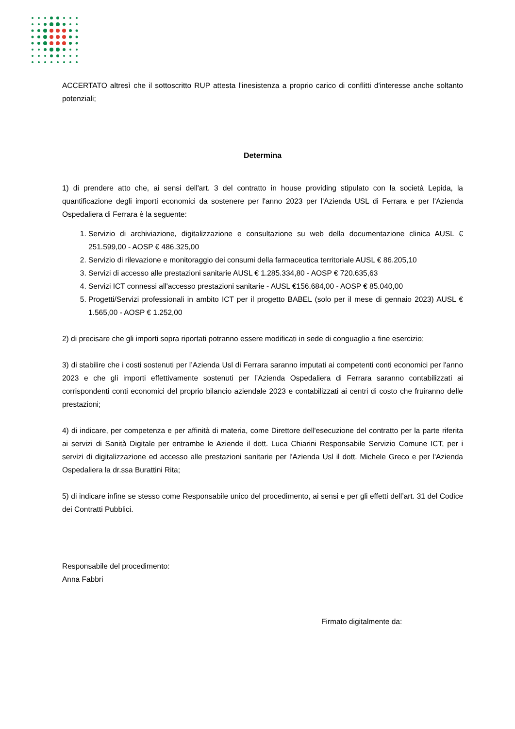ACCERTATO altresì che il sottoscritto RUP attesta l'inesistenza a proprio carico di conflitti d'interesse anche soltanto potenziali;
Determina
1) di prendere atto che, ai sensi dell'art. 3 del contratto in house providing stipulato con la società Lepida, la quantificazione degli importi economici da sostenere per l'anno 2023 per l'Azienda USL di Ferrara e per l'Azienda Ospedaliera di Ferrara è la seguente:
1. Servizio di archiviazione, digitalizzazione e consultazione su web della documentazione clinica AUSL € 251.599,00 - AOSP € 486.325,00
2. Servizio di rilevazione e monitoraggio dei consumi della farmaceutica territoriale AUSL € 86.205,10
3. Servizi di accesso alle prestazioni sanitarie AUSL € 1.285.334,80 - AOSP € 720.635,63
4. Servizi ICT connessi all'accesso prestazioni sanitarie - AUSL €156.684,00 - AOSP € 85.040,00
5. Progetti/Servizi professionali in ambito ICT per il progetto BABEL (solo per il mese di gennaio 2023) AUSL € 1.565,00 - AOSP € 1.252,00
2) di precisare che gli importi sopra riportati potranno essere modificati in sede di conguaglio a fine esercizio;
3) di stabilire che i costi sostenuti per l’Azienda Usl di Ferrara saranno imputati ai competenti conti economici per l'anno 2023 e che gli importi effettivamente sostenuti per l’Azienda Ospedaliera di Ferrara saranno contabilizzati ai corrispondenti conti economici del proprio bilancio aziendale 2023 e contabilizzati ai centri di costo che fruiranno delle prestazioni;
4) di indicare, per competenza e per affinità di materia, come Direttore dell'esecuzione del contratto per la parte riferita ai servizi di Sanità Digitale per entrambe le Aziende il dott. Luca Chiarini Responsabile Servizio Comune ICT, per i servizi di digitalizzazione ed accesso alle prestazioni sanitarie per l'Azienda Usl il dott. Michele Greco e per l'Azienda Ospedaliera la dr.ssa Burattini Rita;
5) di indicare infine se stesso come Responsabile unico del procedimento, ai sensi e per gli effetti dell’art. 31 del Codice dei Contratti Pubblici.
Responsabile del procedimento:
Anna Fabbri
Firmato digitalmente da: